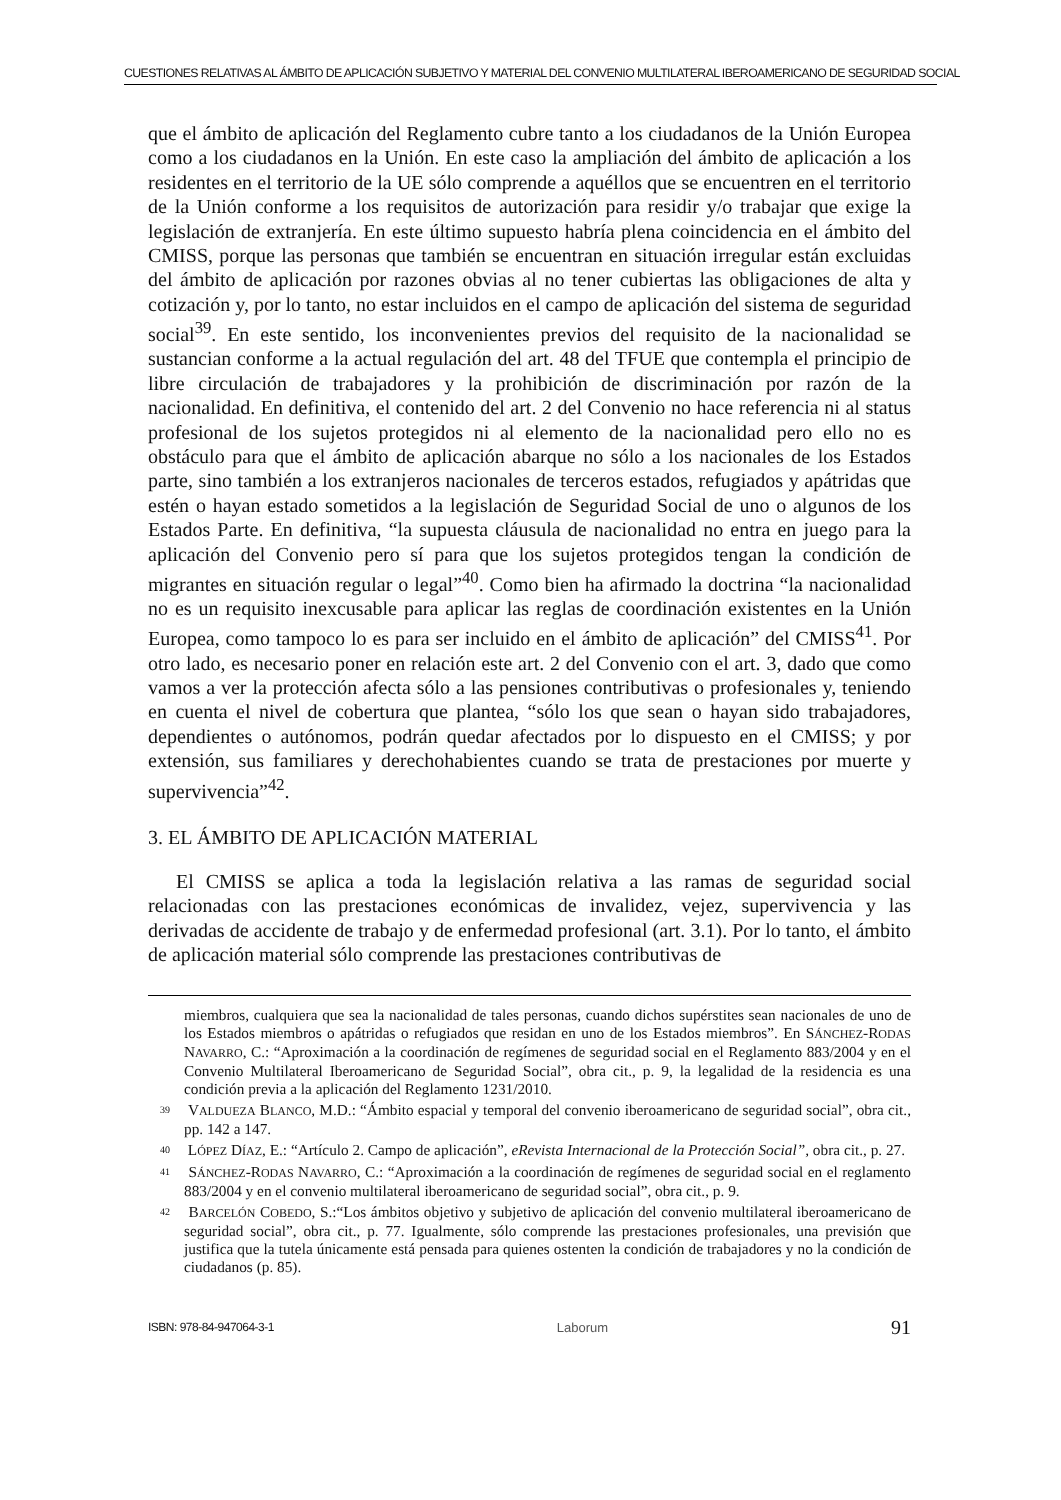CUESTIONES RELATIVAS AL ÁMBITO DE APLICACIÓN SUBJETIVO Y MATERIAL DEL CONVENIO MULTILATERAL IBEROAMERICANO DE SEGURIDAD SOCIAL
que el ámbito de aplicación del Reglamento cubre tanto a los ciudadanos de la Unión Europea como a los ciudadanos en la Unión. En este caso la ampliación del ámbito de aplicación a los residentes en el territorio de la UE sólo comprende a aquéllos que se encuentren en el territorio de la Unión conforme a los requisitos de autorización para residir y/o trabajar que exige la legislación de extranjería. En este último supuesto habría plena coincidencia en el ámbito del CMISS, porque las personas que también se encuentran en situación irregular están excluidas del ámbito de aplicación por razones obvias al no tener cubiertas las obligaciones de alta y cotización y, por lo tanto, no estar incluidos en el campo de aplicación del sistema de seguridad social<sup>39</sup>. En este sentido, los inconvenientes previos del requisito de la nacionalidad se sustancian conforme a la actual regulación del art. 48 del TFUE que contempla el principio de libre circulación de trabajadores y la prohibición de discriminación por razón de la nacionalidad. En definitiva, el contenido del art. 2 del Convenio no hace referencia ni al status profesional de los sujetos protegidos ni al elemento de la nacionalidad pero ello no es obstáculo para que el ámbito de aplicación abarque no sólo a los nacionales de los Estados parte, sino también a los extranjeros nacionales de terceros estados, refugiados y apátridas que estén o hayan estado sometidos a la legislación de Seguridad Social de uno o algunos de los Estados Parte. En definitiva, “la supuesta cláusula de nacionalidad no entra en juego para la aplicación del Convenio pero sí para que los sujetos protegidos tengan la condición de migrantes en situación regular o legal”<sup>40</sup>. Como bien ha afirmado la doctrina “la nacionalidad no es un requisito inexcusable para aplicar las reglas de coordinación existentes en la Unión Europea, como tampoco lo es para ser incluido en el ámbito de aplicación” del CMISS<sup>41</sup>. Por otro lado, es necesario poner en relación este art. 2 del Convenio con el art. 3, dado que como vamos a ver la protección afecta sólo a las pensiones contributivas o profesionales y, teniendo en cuenta el nivel de cobertura que plantea, “sólo los que sean o hayan sido trabajadores, dependientes o autónomos, podrán quedar afectados por lo dispuesto en el CMISS; y por extensión, sus familiares y derechohabientes cuando se trata de prestaciones por muerte y supervivencia”<sup>42</sup>.
3. EL ÁMBITO DE APLICACIÓN MATERIAL
El CMISS se aplica a toda la legislación relativa a las ramas de seguridad social relacionadas con las prestaciones económicas de invalidez, vejez, supervivencia y las derivadas de accidente de trabajo y de enfermedad profesional (art. 3.1). Por lo tanto, el ámbito de aplicación material sólo comprende las prestaciones contributivas de
miembros, cualquiera que sea la nacionalidad de tales personas, cuando dichos supérstites sean nacionales de uno de los Estados miembros o apátridas o refugiados que residan en uno de los Estados miembros”. En SÁNCHEZ-RODAS NAVARRO, C.: “Aproximación a la coordinación de regímenes de seguridad social en el Reglamento 883/2004 y en el Convenio Multilateral Iberoamericano de Seguridad Social”, obra cit., p. 9, la legalidad de la residencia es una condición previa a la aplicación del Reglamento 1231/2010.
39 VALDUEZA BLANCO, M.D.: “Ámbito espacial y temporal del convenio iberoamericano de seguridad social”, obra cit., pp. 142 a 147.
40 LÓPEZ DÍAZ, E.: “Artículo 2. Campo de aplicación”, eRevista Internacional de la Protección Social”, obra cit., p. 27.
41 SÁNCHEZ-RODAS NAVARRO, C.: “Aproximación a la coordinación de regímenes de seguridad social en el reglamento 883/2004 y en el convenio multilateral iberoamericano de seguridad social”, obra cit., p. 9.
42 BARCELÓN COBEDO, S.:“Los ámbitos objetivo y subjetivo de aplicación del convenio multilateral iberoamericano de seguridad social”, obra cit., p. 77. Igualmente, sólo comprende las prestaciones profesionales, una previsión que justifica que la tutela únicamente está pensada para quienes ostenten la condición de trabajadores y no la condición de ciudadanos (p. 85).
ISBN: 978-84-947064-3-1 Laborum 91